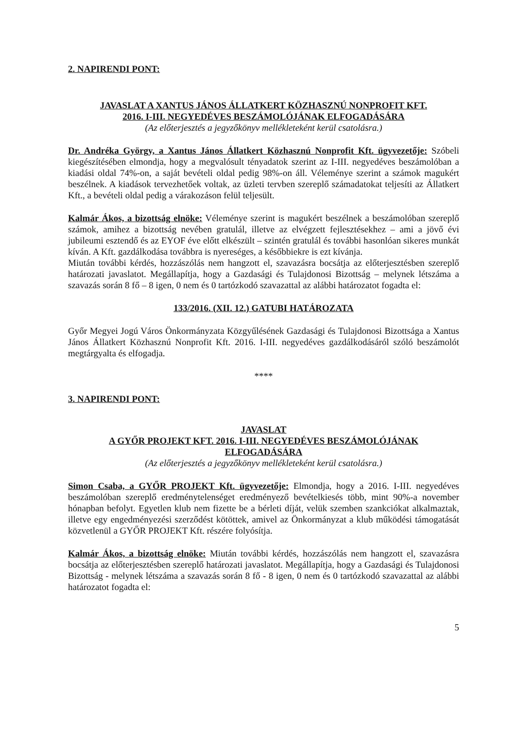2. NAPIRENDI PONT:
JAVASLAT A XANTUS JÁNOS ÁLLATKERT KÖZHASZNÚ NONPROFIT KFT.
2016. I-III. NEGYEDÉVES BESZÁMOLÓJÁNAK ELFOGADÁSÁRA
(Az előterjesztés a jegyzőkönyv mellékleteként kerül csatolásra.)
Dr. Andréka György, a Xantus János Állatkert Közhasznú Nonprofit Kft. ügyvezetője: Szóbeli kiegészítésében elmondja, hogy a megvalósult tényadatok szerint az I-III. negyedéves beszámolóban a kiadási oldal 74%-on, a saját bevételi oldal pedig 98%-on áll. Véleménye szerint a számok magukért beszélnek. A kiadások tervezhetőek voltak, az üzleti tervben szereplő számadatokat teljesíti az Állatkert Kft., a bevételi oldal pedig a várakozáson felül teljesült.
Kalmár Ákos, a bizottság elnöke: Véleménye szerint is magukért beszélnek a beszámolóban szereplő számok, amihez a bizottság nevében gratulál, illetve az elvégzett fejlesztésekhez – ami a jövő évi jubileumi esztendő és az EYOF éve előtt elkészült – szintén gratulál és további hasonlóan sikeres munkát kíván. A Kft. gazdálkodása továbbra is nyereséges, a későbbiekre is ezt kívánja.
Miután további kérdés, hozzászólás nem hangzott el, szavazásra bocsátja az előterjesztésben szereplő határozati javaslatot. Megállapítja, hogy a Gazdasági és Tulajdonosi Bizottság – melynek létszáma a szavazás során 8 fő – 8 igen, 0 nem és 0 tartózkodó szavazattal az alábbi határozatot fogadta el:
133/2016. (XII. 12.) GATUBI HATÁROZATA
Győr Megyei Jogú Város Önkormányzata Közgyűlésének Gazdasági és Tulajdonosi Bizottsága a Xantus János Állatkert Közhasznú Nonprofit Kft. 2016. I-III. negyedéves gazdálkodásáról szóló beszámolót megtárgyalta és elfogadja.
****
3. NAPIRENDI PONT:
JAVASLAT
A GYŐR PROJEKT KFT. 2016. I-III. NEGYEDÉVES BESZÁMOLÓJÁNAK
ELFOGADÁSÁRA
(Az előterjesztés a jegyzőkönyv mellékleteként kerül csatolásra.)
Simon Csaba, a GYŐR PROJEKT Kft. ügyvezetője: Elmondja, hogy a 2016. I-III. negyedéves beszámolóban szereplő eredménytelenséget eredményező bevételkiesés több, mint 90%-a november hónapban befolyt. Egyetlen klub nem fizette be a bérleti díját, velük szemben szankciókat alkalmaztak, illetve egy engedményezési szerződést kötöttek, amivel az Önkormányzat a klub működési támogatását közvetlenül a GYŐR PROJEKT Kft. részére folyósítja.
Kalmár Ákos, a bizottság elnöke: Miután további kérdés, hozzászólás nem hangzott el, szavazásra bocsátja az előterjesztésben szereplő határozati javaslatot. Megállapítja, hogy a Gazdasági és Tulajdonosi Bizottság - melynek létszáma a szavazás során 8 fő - 8 igen, 0 nem és 0 tartózkodó szavazattal az alábbi határozatot fogadta el:
5